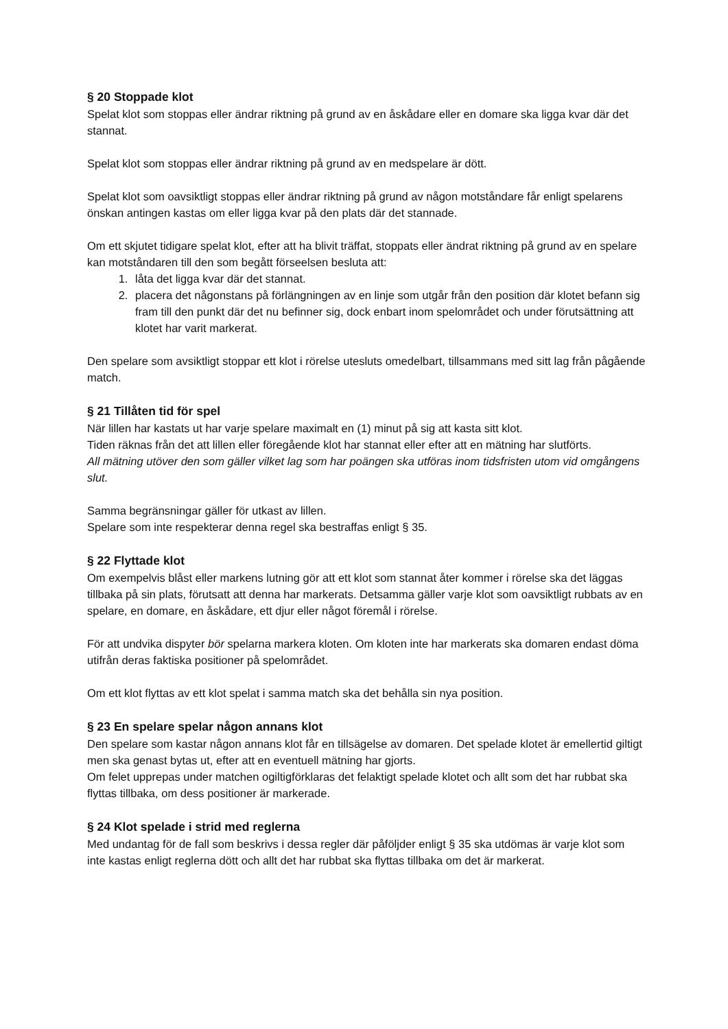§ 20 Stoppade klot
Spelat klot som stoppas eller ändrar riktning på grund av en åskådare eller en domare ska ligga kvar där det stannat.
Spelat klot som stoppas eller ändrar riktning på grund av en medspelare är dött.
Spelat klot som oavsiktligt stoppas eller ändrar riktning på grund av någon motståndare får enligt spelarens önskan antingen kastas om eller ligga kvar på den plats där det stannade.
Om ett skjutet tidigare spelat klot, efter att ha blivit träffat, stoppats eller ändrat riktning på grund av en spelare kan motståndaren till den som begått förseelsen besluta att:
1. låta det ligga kvar där det stannat.
2. placera det någonstans på förlängningen av en linje som utgår från den position där klotet befann sig fram till den punkt där det nu befinner sig, dock enbart inom spelområdet och under förutsättning att klotet har varit markerat.
Den spelare som avsiktligt stoppar ett klot i rörelse utesluts omedelbart, tillsammans med sitt lag från pågående match.
§ 21 Tillåten tid för spel
När lillen har kastats ut har varje spelare maximalt en (1) minut på sig att kasta sitt klot.
Tiden räknas från det att lillen eller föregående klot har stannat eller efter att en mätning har slutförts.
All mätning utöver den som gäller vilket lag som har poängen ska utföras inom tidsfristen utom vid omgångens slut.
Samma begränsningar gäller för utkast av lillen.
Spelare som inte respekterar denna regel ska bestraffas enligt § 35.
§ 22 Flyttade klot
Om exempelvis blåst eller markens lutning gör att ett klot som stannat åter kommer i rörelse ska det läggas tillbaka på sin plats, förutsatt att denna har markerats. Detsamma gäller varje klot som oavsiktligt rubbats av en spelare, en domare, en åskådare, ett djur eller något föremål i rörelse.
För att undvika dispyter bör spelarna markera kloten. Om kloten inte har markerats ska domaren endast döma utifrån deras faktiska positioner på spelområdet.
Om ett klot flyttas av ett klot spelat i samma match ska det behålla sin nya position.
§ 23 En spelare spelar någon annans klot
Den spelare som kastar någon annans klot får en tillsägelse av domaren. Det spelade klotet är emellertid giltigt men ska genast bytas ut, efter att en eventuell mätning har gjorts.
Om felet upprepas under matchen ogiltigförklaras det felaktigt spelade klotet och allt som det har rubbat ska flyttas tillbaka, om dess positioner är markerade.
§ 24 Klot spelade i strid med reglerna
Med undantag för de fall som beskrivs i dessa regler där påföljder enligt § 35 ska utdömas är varje klot som inte kastas enligt reglerna dött och allt det har rubbat ska flyttas tillbaka om det är markerat.